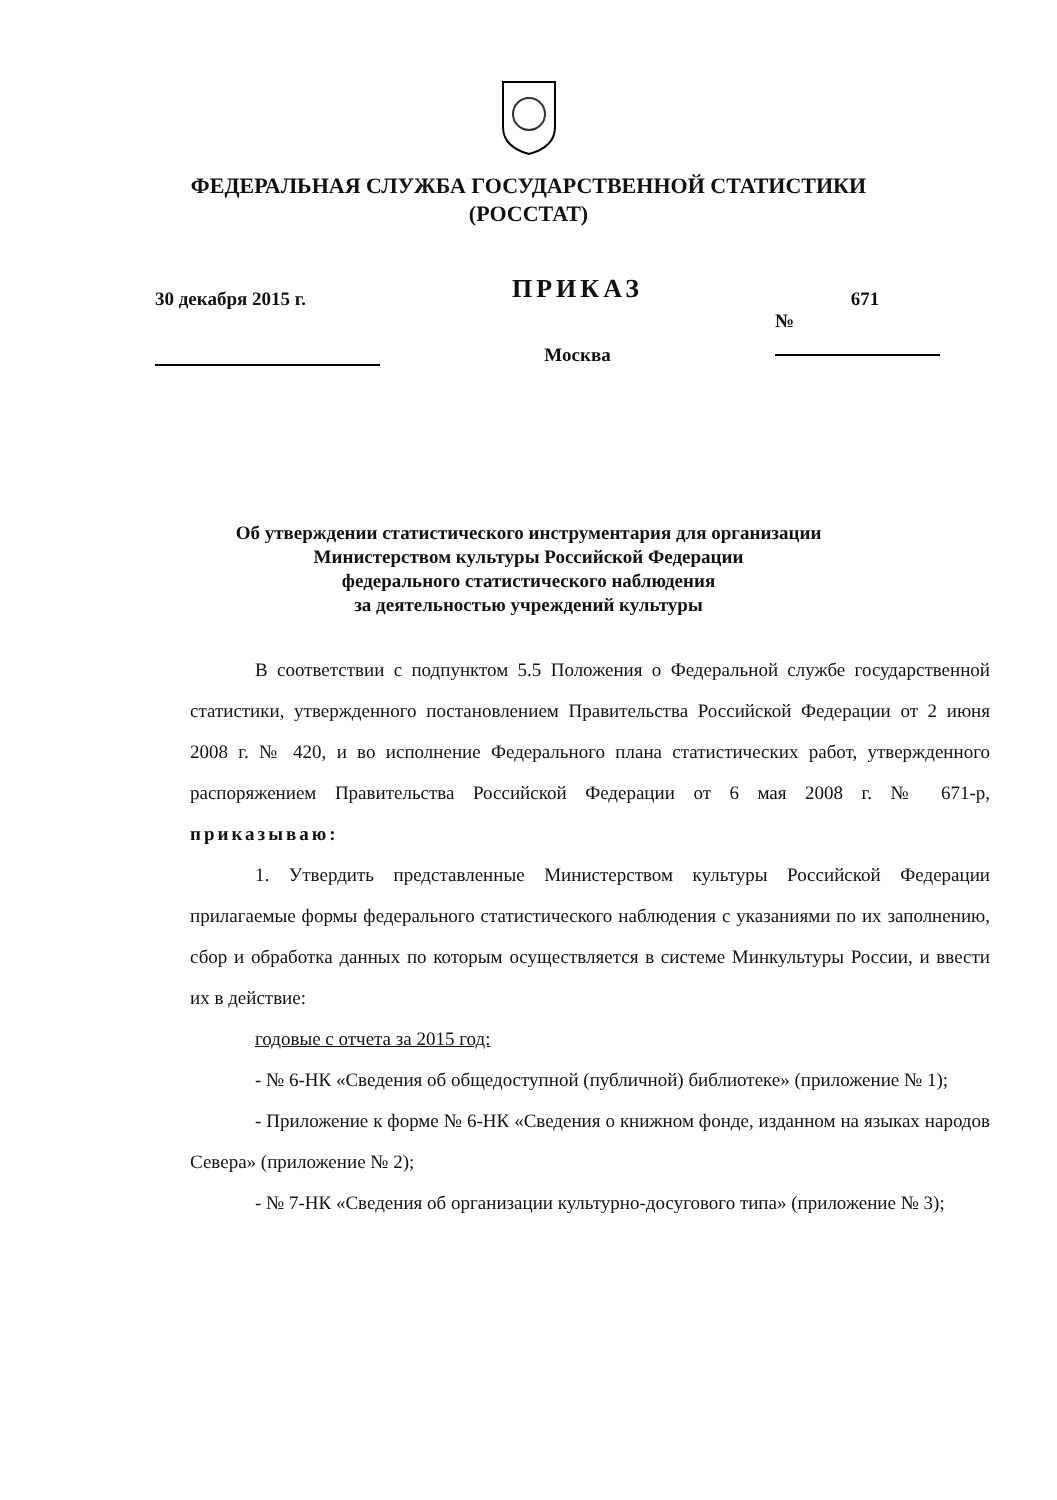ФЕДЕРАЛЬНАЯ СЛУЖБА ГОСУДАРСТВЕННОЙ СТАТИСТИКИ
(РОССТАТ)
30 декабря 2015 г.
ПРИКАЗ
Москва
671
№
Об утверждении статистического инструментария для организации
Министерством культуры Российской Федерации
федерального статистического наблюдения
за деятельностью учреждений культуры
В соответствии с подпунктом 5.5 Положения о Федеральной службе государственной статистики, утвержденного постановлением Правительства Российской Федерации от 2 июня 2008 г. № 420, и во исполнение Федерального плана статистических работ, утвержденного распоряжением Правительства Российской Федерации от 6 мая 2008 г. № 671-р, приказываю:
1. Утвердить представленные Министерством культуры Российской Федерации прилагаемые формы федерального статистического наблюдения с указаниями по их заполнению, сбор и обработка данных по которым осуществляется в системе Минкультуры России, и ввести их в действие:
годовые с отчета за 2015 год:
- № 6-НК «Сведения об общедоступной (публичной) библиотеке» (приложение № 1);
- Приложение к форме № 6-НК «Сведения о книжном фонде, изданном на языках народов Севера» (приложение № 2);
- № 7-НК «Сведения об организации культурно-досугового типа» (приложение № 3);